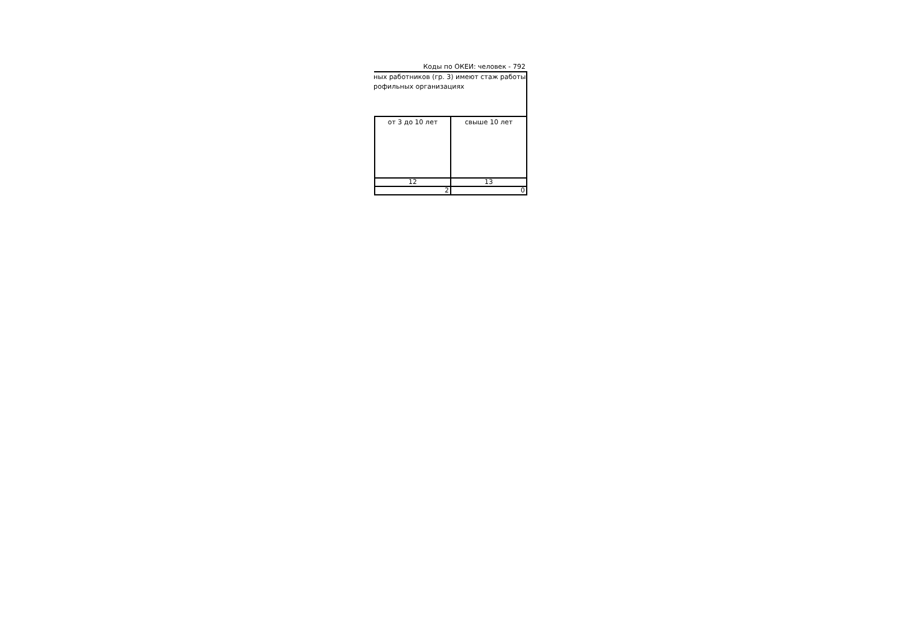Коды по ОКЕИ: человек - 792
ных работников (гр. 3) имеют стаж работы
рофильных организациях
| от 3 до 10 лет | свыше 10 лет |
| 12 | 13 |
| 2 | 0 |